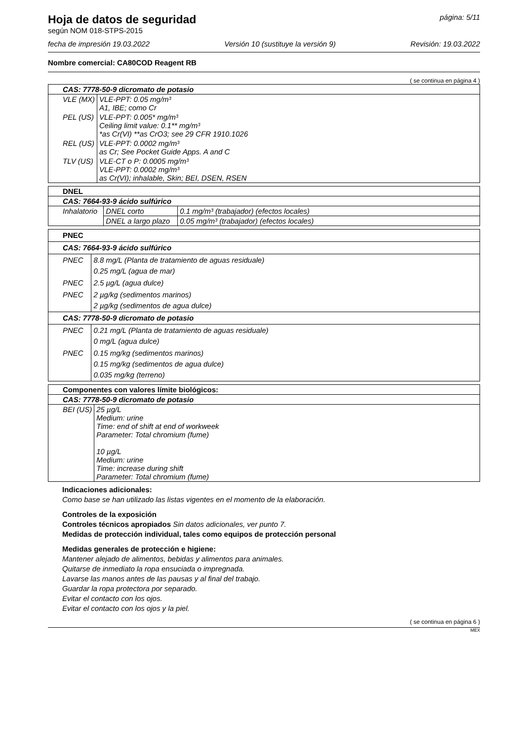Hoja de datos de seguridad página: 5/11
según NOM 018-STPS-2015
fecha de impresión 19.03.2022 Versión 10 (sustituye la versión 9) Revisión: 19.03.2022
Nombre comercial: CA80COD Reagent RB
( se continua en página 4 )
| CAS: 7778-50-9 dicromato de potasio | |
| VLE (MX) | VLE-PPT: 0.05 mg/m³ A1, IBE; como Cr |
| PEL (US) | VLE-PPT: 0.005* mg/m³ Ceiling limit value: 0.1** mg/m³ *as Cr(VI) **as CrO3; see 29 CFR 1910.1026 |
| REL (US) | VLE-PPT: 0.0002 mg/m³ as Cr; See Pocket Guide Apps. A and C |
| TLV (US) | VLE-CT o P: 0.0005 mg/m³ VLE-PPT: 0.0002 mg/m³ as Cr(VI); inhalable, Skin; BEI, DSEN, RSEN |
| DNEL | | |
| CAS: 7664-93-9 ácido sulfúrico | | |
| Inhalatorio | DNEL corto | 0.1 mg/m³ (trabajador) (efectos locales) |
| | DNEL a largo plazo | 0.05 mg/m³ (trabajador) (efectos locales) |
| PNEC | |
| CAS: 7664-93-9 ácido sulfúrico | |
| PNEC | 8.8 mg/L (Planta de tratamiento de aguas residuale) 0.25 mg/L (agua de mar) |
| PNEC | 2.5 µg/L (agua dulce) |
| PNEC | 2 µg/kg (sedimentos marinos) 2 µg/kg (sedimentos de agua dulce) |
| CAS: 7778-50-9 dicromato de potasio | |
| PNEC | 0.21 mg/L (Planta de tratamiento de aguas residuale) 0 mg/L (agua dulce) |
| PNEC | 0.15 mg/kg (sedimentos marinos) 0.15 mg/kg (sedimentos de agua dulce) 0.035 mg/kg (terreno) |
| Componentes con valores límite biológicos: | |
| CAS: 7778-50-9 dicromato de potasio | |
| BEI (US) | 25 µg/L Medium: urine Time: end of shift at end of workweek Parameter: Total chromium (fume) 10 µg/L Medium: urine Time: increase during shift Parameter: Total chromium (fume) |
Indicaciones adicionales:
Como base se han utilizado las listas vigentes en el momento de la elaboración.
Controles de la exposición
Controles técnicos apropiados Sin datos adicionales, ver punto 7.
Medidas de protección individual, tales como equipos de protección personal
Medidas generales de protección e higiene:
Mantener alejado de alimentos, bebidas y alimentos para animales.
Quitarse de inmediato la ropa ensuciada o impregnada.
Lavarse las manos antes de las pausas y al final del trabajo.
Guardar la ropa protectora por separado.
Evitar el contacto con los ojos.
Evitar el contacto con los ojos y la piel.
( se continua en página 6 )
MEX